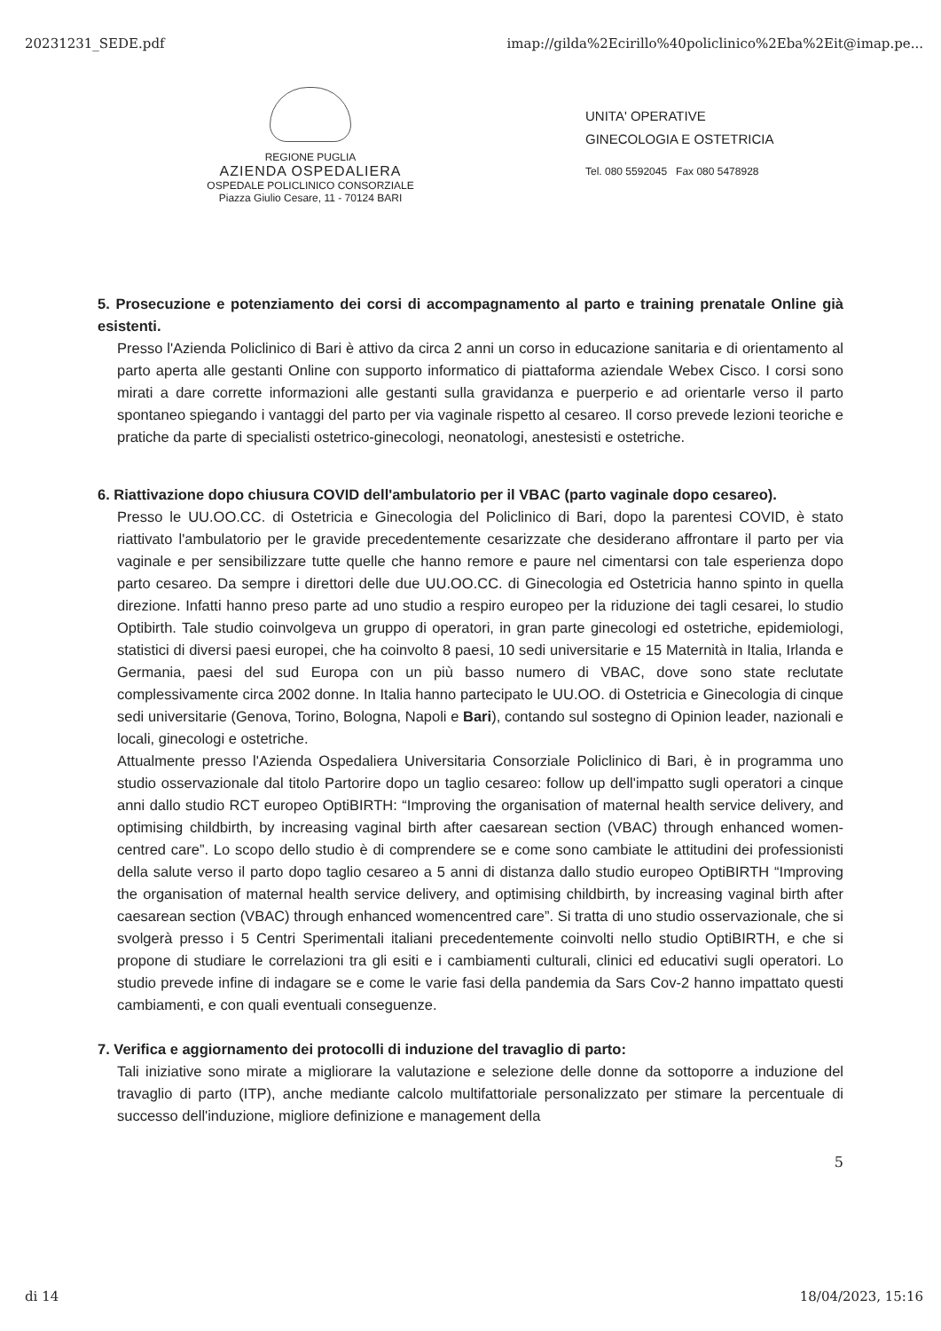20231231_SEDE.pdf imap://gilda%2Ecirillo%40policlinico%2Eba%2Eit@imap.pe...
REGIONE PUGLIA
AZIENDA OSPEDALIERA
OSPEDALE POLICLINICO CONSORZIALE
Piazza Giulio Cesare, 11 - 70124 BARI
UNITA' OPERATIVE
GINECOLOGIA E OSTETRICIA
Tel. 080 5592045 Fax 080 5478928
5. Prosecuzione e potenziamento dei corsi di accompagnamento al parto e training prenatale Online già esistenti.
Presso l'Azienda Policlinico di Bari è attivo da circa 2 anni un corso in educazione sanitaria e di orientamento al parto aperta alle gestanti Online con supporto informatico di piattaforma aziendale Webex Cisco. I corsi sono mirati a dare corrette informazioni alle gestanti sulla gravidanza e puerperio e ad orientarle verso il parto spontaneo spiegando i vantaggi del parto per via vaginale rispetto al cesareo. Il corso prevede lezioni teoriche e pratiche da parte di specialisti ostetrico-ginecologi, neonatologi, anestesisti e ostetriche.
6. Riattivazione dopo chiusura COVID dell'ambulatorio per il VBAC (parto vaginale dopo cesareo).
Presso le UU.OO.CC. di Ostetricia e Ginecologia del Policlinico di Bari, dopo la parentesi COVID, è stato riattivato l'ambulatorio per le gravide precedentemente cesarizzate che desiderano affrontare il parto per via vaginale e per sensibilizzare tutte quelle che hanno remore e paure nel cimentarsi con tale esperienza dopo parto cesareo. Da sempre i direttori delle due UU.OO.CC. di Ginecologia ed Ostetricia hanno spinto in quella direzione. Infatti hanno preso parte ad uno studio a respiro europeo per la riduzione dei tagli cesarei, lo studio Optibirth. Tale studio coinvolgeva un gruppo di operatori, in gran parte ginecologi ed ostetriche, epidemiologi, statistici di diversi paesi europei, che ha coinvolto 8 paesi, 10 sedi universitarie e 15 Maternità in Italia, Irlanda e Germania, paesi del sud Europa con un più basso numero di VBAC, dove sono state reclutate complessivamente circa 2002 donne. In Italia hanno partecipato le UU.OO. di Ostetricia e Ginecologia di cinque sedi universitarie (Genova, Torino, Bologna, Napoli e Bari), contando sul sostegno di Opinion leader, nazionali e locali, ginecologi e ostetriche.
Attualmente presso l'Azienda Ospedaliera Universitaria Consorziale Policlinico di Bari, è in programma uno studio osservazionale dal titolo Partorire dopo un taglio cesareo: follow up dell'impatto sugli operatori a cinque anni dallo studio RCT europeo OptiBIRTH: “Improving the organisation of maternal health service delivery, and optimising childbirth, by increasing vaginal birth after caesarean section (VBAC) through enhanced women-centred care”. Lo scopo dello studio è di comprendere se e come sono cambiate le attitudini dei professionisti della salute verso il parto dopo taglio cesareo a 5 anni di distanza dallo studio europeo OptiBIRTH “Improving the organisation of maternal health service delivery, and optimising childbirth, by increasing vaginal birth after caesarean section (VBAC) through enhanced womencentred care”. Si tratta di uno studio osservazionale, che si svolgerà presso i 5 Centri Sperimentali italiani precedentemente coinvolti nello studio OptiBIRTH, e che si propone di studiare le correlazioni tra gli esiti e i cambiamenti culturali, clinici ed educativi sugli operatori. Lo studio prevede infine di indagare se e come le varie fasi della pandemia da Sars Cov-2 hanno impattato questi cambiamenti, e con quali eventuali conseguenze.
7. Verifica e aggiornamento dei protocolli di induzione del travaglio di parto:
Tali iniziative sono mirate a migliorare la valutazione e selezione delle donne da sottoporre a induzione del travaglio di parto (ITP), anche mediante calcolo multifattoriale personalizzato per stimare la percentuale di successo dell'induzione, migliore definizione e management della
5
di 14 18/04/2023, 15:16